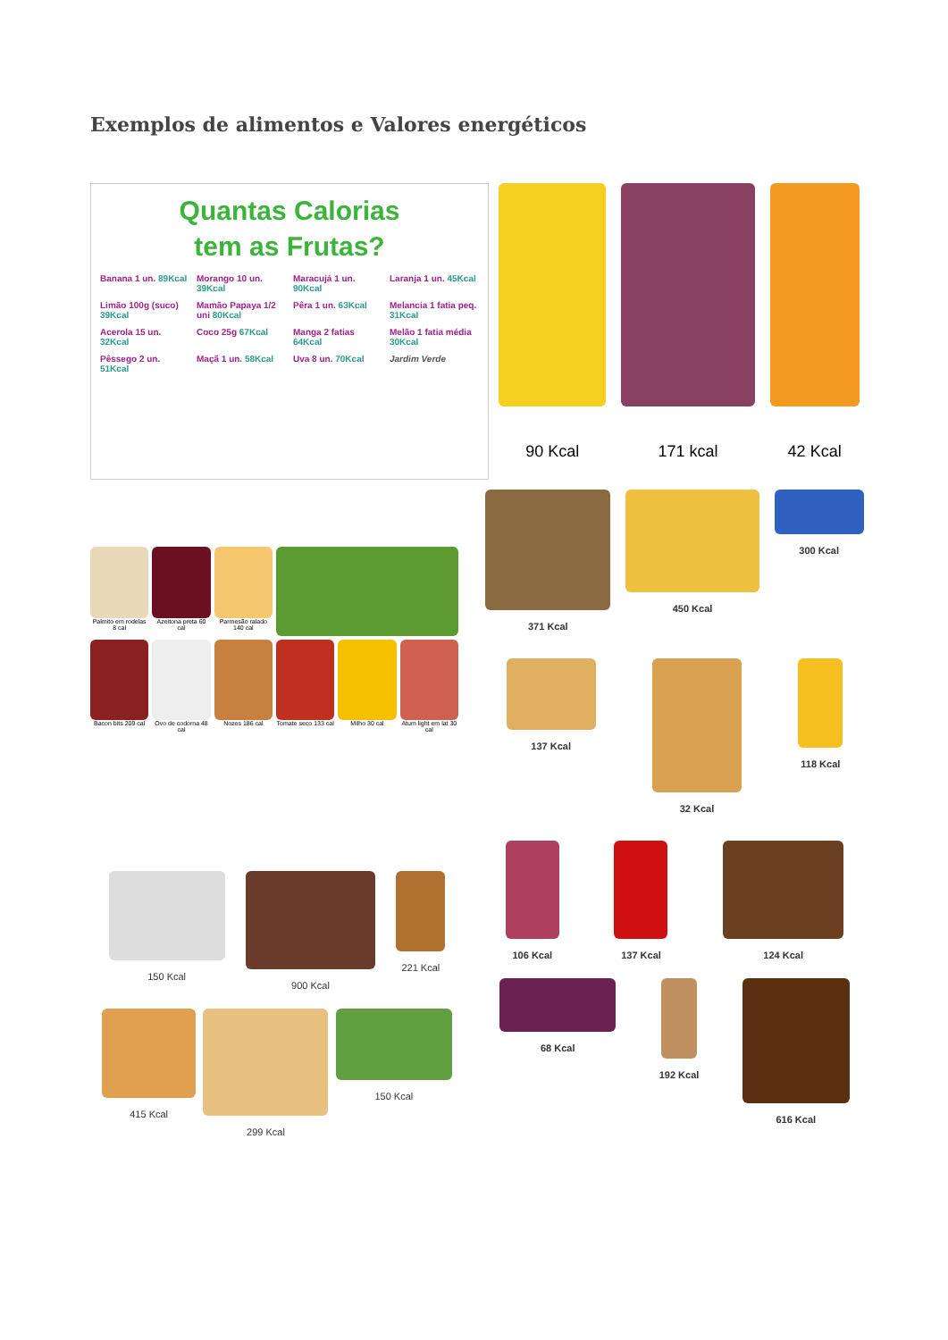Exemplos de alimentos e Valores energéticos
Quantas Calorias
tem as Frutas?
Banana 1 un. 89Kcal
Morango 10 un. 39Kcal
Maracujá 1 un. 90Kcal
Laranja 1 un. 45Kcal
Limão 100g (suco) 39Kcal
Mamão Papaya 1/2 uni 80Kcal
Pêra 1 un. 63Kcal
Melancia 1 fatia peq. 31Kcal
Acerola 15 un. 32Kcal
Coco 25g 67Kcal
Manga 2 fatias 64Kcal
Melão 1 fatia média 30Kcal
Pêssego 2 un. 51Kcal
Maçã 1 un. 58Kcal
Uva 8 un. 70Kcal
Jardim Verde
90 Kcal 171 kcal 42 Kcal
Palmito em rodelas 8 cal
Azeitona preta 60 cal
Parmesão ralado 140 cal
Bacon bits 209 cal
Ovo de codorna 48 cal
Nozes 186 cal
Tomate seco 133 cal
Milho 30 cal
Atum light em lat 30 cal
371 Kcal
450 Kcal
300 Kcal
137 Kcal
32 Kcal
118 Kcal
106 Kcal
137 Kcal
124 Kcal
68 Kcal
192 Kcal
616 Kcal
150 Kcal
900 Kcal
221 Kcal
415 Kcal
299 Kcal
150 Kcal